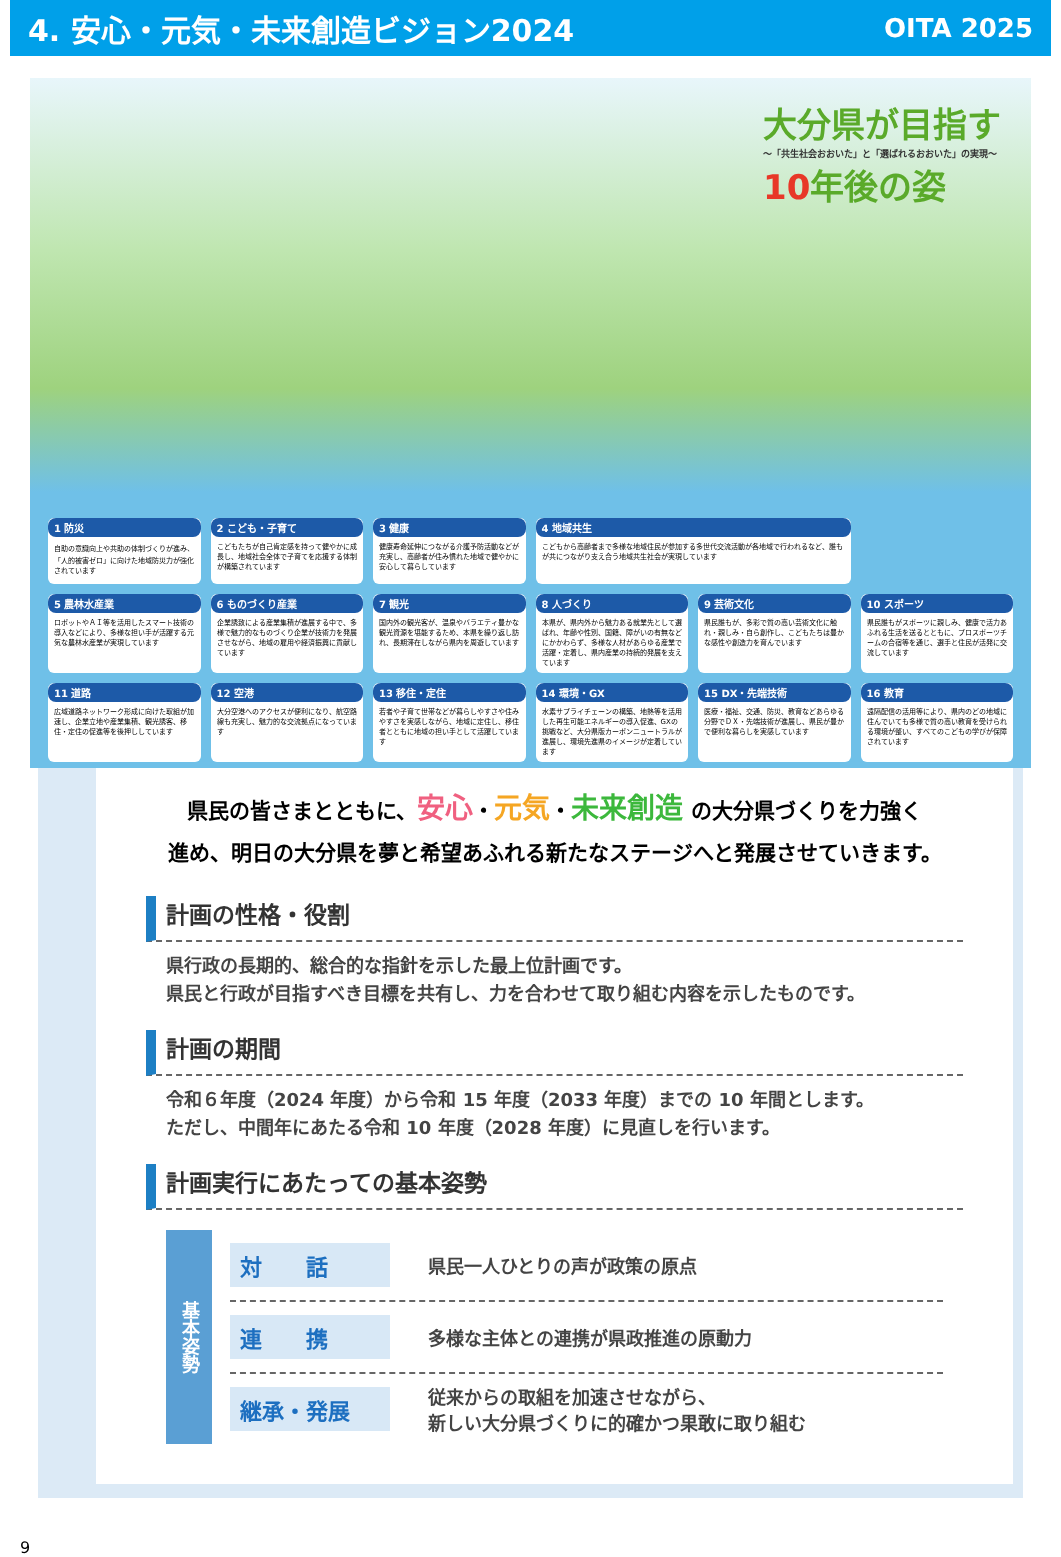4. 安心・元気・未来創造ビジョン2024 OITA 2025
大分県が目指す
〜「共生社会おおいた」と「選ばれるおおいた」の実現〜
10年後の姿
1 防災
自助の意識向上や共助の体制づくりが進み、「人的被害ゼロ」に向けた地域防災力が強化されています
2 こども・子育て
こどもたちが自己肯定感を持って健やかに成長し、地域社会全体で子育てを応援する体制が構築されています
3 健康
健康寿命延伸につながる介護予防活動などが充実し、高齢者が住み慣れた地域で健やかに安心して暮らしています
4 地域共生
こどもから高齢者まで多様な地域住民が参加する多世代交流活動が各地域で行われるなど、誰もが共につながり支え合う地域共生社会が実現しています
5 農林水産業
ロボットやＡＩ等を活用したスマート技術の導入などにより、多様な担い手が活躍する元気な農林水産業が実現しています
6 ものづくり産業
企業誘致による産業集積が進展する中で、多様で魅力的なものづくり企業が技術力を発展させながら、地域の雇用や経済振興に貢献しています
7 観光
国内外の観光客が、温泉やバラエティ豊かな観光資源を堪能するため、本県を繰り返し訪れ、長期滞在しながら県内を周遊しています
8 人づくり
本県が、県内外から魅力ある就業先として選ばれ、年齢や性別、国籍、障がいの有無などにかかわらず、多様な人材があらゆる産業で活躍・定着し、県内産業の持続的発展を支えています
9 芸術文化
県民誰もが、多彩で質の高い芸術文化に触れ・親しみ・自ら創作し、こどもたちは豊かな感性や創造力を育んでいます
10 スポーツ
県民誰もがスポーツに親しみ、健康で活力あふれる生活を送るとともに、プロスポーツチームの合宿等を通じ、選手と住民が活発に交流しています
11 道路
広域道路ネットワーク形成に向けた取組が加速し、企業立地や産業集積、観光誘客、移住・定住の促進等を後押ししています
12 空港
大分空港へのアクセスが便利になり、航空路線も充実し、魅力的な交流拠点になっています
13 移住・定住
若者や子育て世帯などが暮らしやすさや住みやすさを実感しながら、地域に定住し、移住者とともに地域の担い手として活躍しています
14 環境・GX
水素サプライチェーンの構築、地熱等を活用した再生可能エネルギーの導入促進、GXの挑戦など、大分県版カーボンニュートラルが進展し、環境先進県のイメージが定着しています
15 DX・先端技術
医療・福祉、交通、防災、教育などあらゆる分野でＤＸ・先端技術が進展し、県民が豊かで便利な暮らしを実感しています
16 教育
遠隔配信の活用等により、県内のどの地域に住んでいても多様で質の高い教育を受けられる環境が整い、すべてのこどもの学びが保障されています
県民の皆さまとともに、安心・元気・未来創造 の大分県づくりを力強く
進め、明日の大分県を夢と希望あふれる新たなステージへと発展させていきます。
計画の性格・役割
県行政の長期的、総合的な指針を示した最上位計画です。
県民と行政が目指すべき目標を共有し、力を合わせて取り組む内容を示したものです。
計画の期間
令和６年度（2024 年度）から令和 15 年度（2033 年度）までの 10 年間とします。
ただし、中間年にあたる令和 10 年度（2028 年度）に見直しを行います。
計画実行にあたっての基本姿勢
基本姿勢
対　　話 県民一人ひとりの声が政策の原点
連　　携 多様な主体との連携が県政推進の原動力
継承・発展 従来からの取組を加速させながら、
新しい大分県づくりに的確かつ果敢に取り組む
9